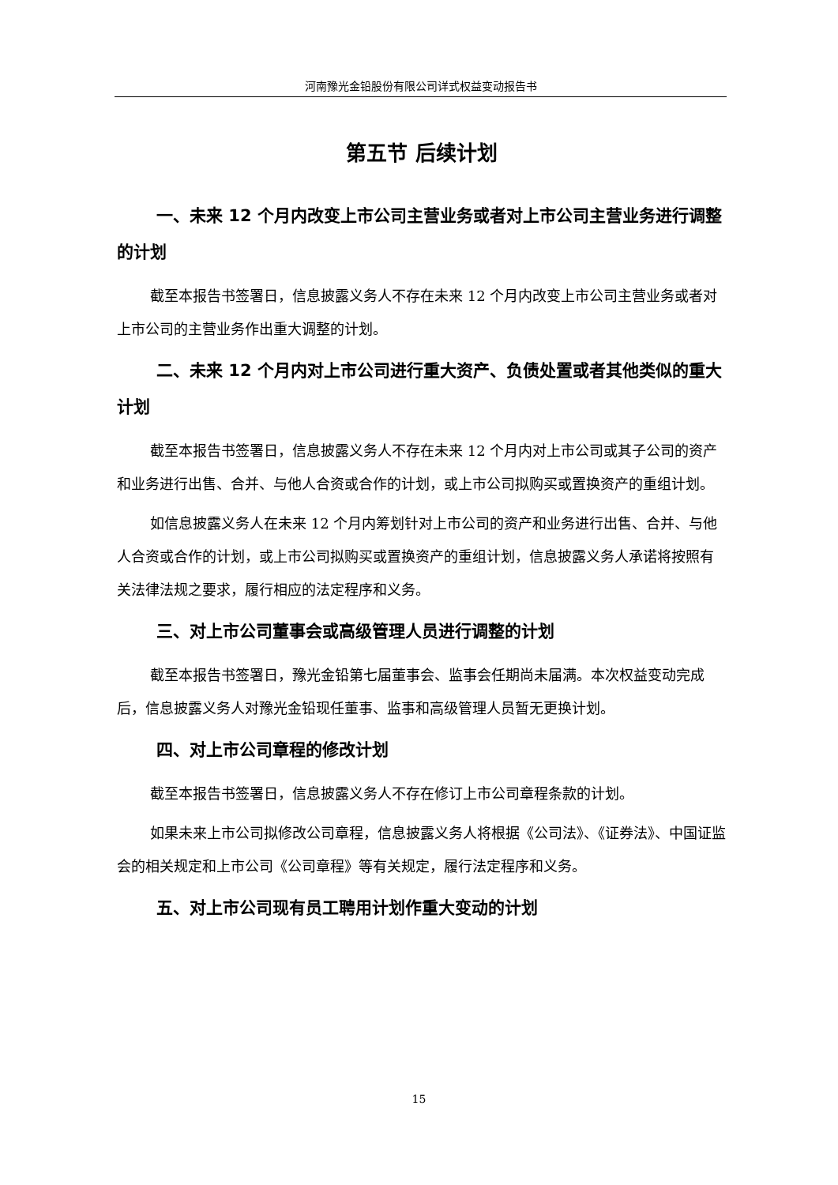河南豫光金铅股份有限公司详式权益变动报告书
第五节 后续计划
一、未来 12 个月内改变上市公司主营业务或者对上市公司主营业务进行调整的计划
截至本报告书签署日，信息披露义务人不存在未来 12 个月内改变上市公司主营业务或者对上市公司的主营业务作出重大调整的计划。
二、未来 12 个月内对上市公司进行重大资产、负债处置或者其他类似的重大计划
截至本报告书签署日，信息披露义务人不存在未来 12 个月内对上市公司或其子公司的资产和业务进行出售、合并、与他人合资或合作的计划，或上市公司拟购买或置换资产的重组计划。
如信息披露义务人在未来 12 个月内筹划针对上市公司的资产和业务进行出售、合并、与他人合资或合作的计划，或上市公司拟购买或置换资产的重组计划，信息披露义务人承诺将按照有关法律法规之要求，履行相应的法定程序和义务。
三、对上市公司董事会或高级管理人员进行调整的计划
截至本报告书签署日，豫光金铅第七届董事会、监事会任期尚未届满。本次权益变动完成后，信息披露义务人对豫光金铅现任董事、监事和高级管理人员暂无更换计划。
四、对上市公司章程的修改计划
截至本报告书签署日，信息披露义务人不存在修订上市公司章程条款的计划。
如果未来上市公司拟修改公司章程，信息披露义务人将根据《公司法》、《证券法》、中国证监会的相关规定和上市公司《公司章程》等有关规定，履行法定程序和义务。
五、对上市公司现有员工聘用计划作重大变动的计划
15